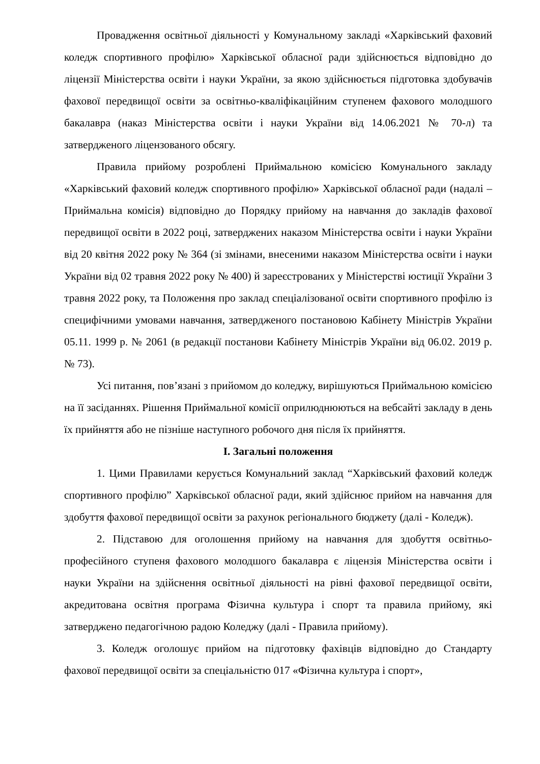Провадження освітньої діяльності у Комунальному закладі «Харківський фаховий коледж спортивного профілю» Харківської обласної ради здійснюється відповідно до ліцензії Міністерства освіти і науки України, за якою здійснюється підготовка здобувачів фахової передвищої освіти за освітньо-кваліфікаційним ступенем фахового молодшого бакалавра (наказ Міністерства освіти і науки України від 14.06.2021 № 70-л) та затвердженого ліцензованого обсягу.
Правила прийому розроблені Приймальною комісією Комунального закладу «Харківський фаховий коледж спортивного профілю» Харківської обласної ради (надалі – Приймальна комісія) відповідно до Порядку прийому на навчання до закладів фахової передвищої освіти в 2022 році, затверджених наказом Міністерства освіти і науки України від 20 квітня 2022 року № 364 (зі змінами, внесеними наказом Міністерства освіти і науки України від 02 травня 2022 року № 400) й зареєстрованих у Міністерстві юстиції України 3 травня 2022 року, та Положення про заклад спеціалізованої освіти спортивного профілю із специфічними умовами навчання, затвердженого постановою Кабінету Міністрів України 05.11. 1999 р. № 2061 (в редакції постанови Кабінету Міністрів України від 06.02. 2019 р. № 73).
Усі питання, пов’язані з прийомом до коледжу, вирішуються Приймальною комісією на її засіданнях. Рішення Приймальної комісії оприлюднюються на вебсайті закладу в день їх прийняття або не пізніше наступного робочого дня після їх прийняття.
I. Загальні положення
1. Цими Правилами керується Комунальний заклад “Харківський фаховий коледж спортивного профілю” Харківської обласної ради, який здійснює прийом на навчання для здобуття фахової передвищої освіти за рахунок регіонального бюджету (далі - Коледж).
2. Підставою для оголошення прийому на навчання для здобуття освітньо-професійного ступеня фахового молодшого бакалавра є ліцензія Міністерства освіти і науки України на здійснення освітньої діяльності на рівні фахової передвищої освіти, акредитована освітня програма Фізична культура і спорт та правила прийому, які затверджено педагогічною радою Коледжу (далі - Правила прийому).
3. Коледж оголошує прийом на підготовку фахівців відповідно до Стандарту фахової передвищої освіти за спеціальністю 017 «Фізична культура і спорт»,